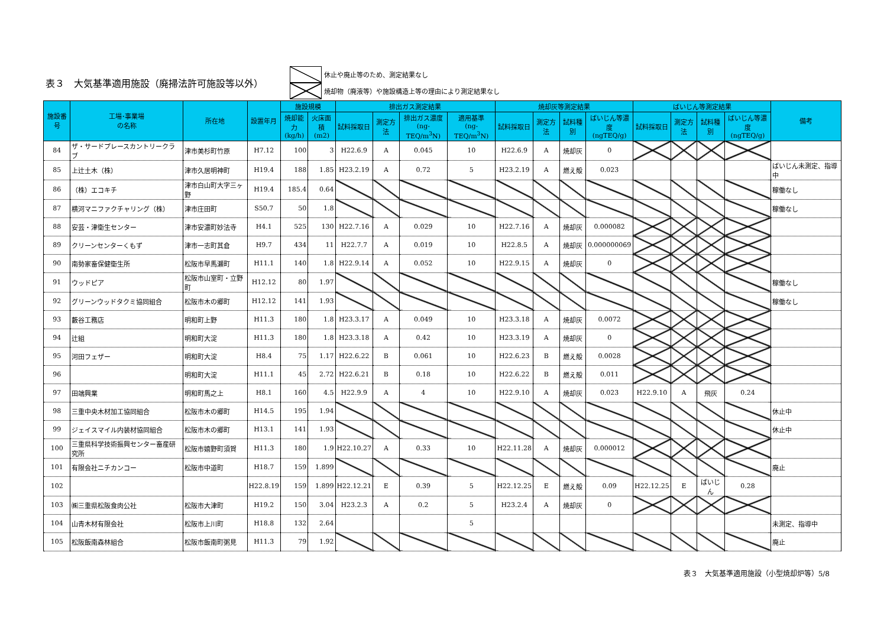表３　大気基準適用施設（廃掃法許可施設等以外）
休止や廃止等のため、測定結果なし
焼却物（廃液等）や施設構造上等の理由により測定結果なし
| 施設番号 | 工場･事業場 の名称 | 所在地 | 設置年月 | 施設規模 | | 排出ガス測定結果 | | | | 焼却灰等測定結果 | | | | ばいじん等測定結果 | | | | 備考 |
| --- | --- | --- | --- | --- | --- | --- | --- | --- | --- | --- | --- | --- | --- | --- | --- | --- | --- | --- |
| | | | | 焼却能力 (kg/h) | 火床面積 (m2) | 試料採取日 | 測定方法 | 排出ガス濃度 (ng-TEQ/m<sup>3</sup>N) | 適用基準 (ng-TEQ/m<sup>3</sup>N) | 試料採取日 | 測定方法 | 試料種別 | ばいじん等濃度 (ngTEQ/g) | 試料採取日 | 測定方法 | 試料種別 | ばいじん等濃度 (ngTEQ/g) | |
| 84 | ザ・サードプレースカントリークラブ | 津市美杉町竹原 | H7.12 | 100 | 3 | H22.6.9 | A | 0.045 | 10 | H22.6.9 | A | 焼却灰 | 0 | | | | | |
| 85 | 上辻土木（株） | 津市久居明神町 | H19.4 | 188 | 1.85 | H23.2.19 | A | 0.72 | 5 | H23.2.19 | A | 燃え殻 | 0.023 | | | | | ばいじん未測定、指導中 |
| 86 | （株）エコキチ | 津市白山町大字三ヶ野 | H19.4 | 185.4 | 0.64 | | | | | | | | | | | | | 稼働なし |
| 87 | 横河マニファクチャリング（株） | 津市庄田町 | S50.7 | 50 | 1.8 | | | | | | | | | | | | | 稼働なし |
| 88 | 安芸・津衛生センター | 津市安濃町妙法寺 | H4.1 | 525 | 130 | H22.7.16 | A | 0.029 | 10 | H22.7.16 | A | 焼却灰 | 0.000082 | | | | | |
| 89 | クリーンセンターくもず | 津市一志町其倉 | H9.7 | 434 | 11 | H22.7.7 | A | 0.019 | 10 | H22.8.5 | A | 焼却灰 | 0.000000069 | | | | | |
| 90 | 南勢家畜保健衛生所 | 松阪市早馬瀬町 | H11.1 | 140 | 1.8 | H22.9.14 | A | 0.052 | 10 | H22.9.15 | A | 焼却灰 | 0 | | | | | |
| 91 | ウッドピア | 松阪市山室町・立野町 | H12.12 | 80 | 1.97 | | | | | | | | | | | | | 稼働なし |
| 92 | グリーンウッドタクミ協同組合 | 松阪市木の郷町 | H12.12 | 141 | 1.93 | | | | | | | | | | | | | 稼働なし |
| 93 | 藪谷工務店 | 明和町上野 | H11.3 | 180 | 1.8 | H23.3.17 | A | 0.049 | 10 | H23.3.18 | A | 焼却灰 | 0.0072 | | | | | |
| 94 | 辻組 | 明和町大淀 | H11.3 | 180 | 1.8 | H23.3.18 | A | 0.42 | 10 | H23.3.19 | A | 焼却灰 | 0 | | | | | |
| 95 | 河田フェザー | 明和町大淀 | H8.4 | 75 | 1.17 | H22.6.22 | B | 0.061 | 10 | H22.6.23 | B | 燃え殻 | 0.0028 | | | | | |
| 96 | | 明和町大淀 | H11.1 | 45 | 2.72 | H22.6.21 | B | 0.18 | 10 | H22.6.22 | B | 燃え殻 | 0.011 | | | | | |
| 97 | 田端興業 | 明和町馬之上 | H8.1 | 160 | 4.5 | H22.9.9 | A | 4 | 10 | H22.9.10 | A | 焼却灰 | 0.023 | H22.9.10 | A | 飛灰 | 0.24 | |
| 98 | 三重中央木材加工協同組合 | 松阪市木の郷町 | H14.5 | 195 | 1.94 | | | | | | | | | | | | | 休止中 |
| 99 | ジェイスマイル内装材協同組合 | 松阪市木の郷町 | H13.1 | 141 | 1.93 | | | | | | | | | | | | | 休止中 |
| 100 | 三重県科学技術振興センター畜産研究所 | 松阪市嬉野町須賀 | H11.3 | 180 | 1.9 | H22.10.27 | A | 0.33 | 10 | H22.11.28 | A | 焼却灰 | 0.000012 | | | | | |
| 101 | 有限会社ニチカンコー | 松阪市中道町 | H18.7 | 159 | 1.899 | | | | | | | | | | | | | 廃止 |
| 102 | | | H22.8.19 | 159 | 1.899 | H22.12.21 | E | 0.39 | 5 | H22.12.25 | E | 燃え殻 | 0.09 | H22.12.25 | E | ばいじん | 0.28 | |
| 103 | ㈱三重県松阪食肉公社 | 松阪市大津町 | H19.2 | 150 | 3.04 | H23.2.3 | A | 0.2 | 5 | H23.2.4 | A | 焼却灰 | 0 | | | | | |
| 104 | 山青木材有限会社 | 松阪市上川町 | H18.8 | 132 | 2.64 | | | | 5 | | | | | | | | | 未測定、指導中 |
| 105 | 松阪飯南森林組合 | 松阪市飯南町粥見 | H11.3 | 79 | 1.92 | | | | | | | | | | | | | 廃止 |
表３　大気基準適用施設（小型焼却炉等）5/8